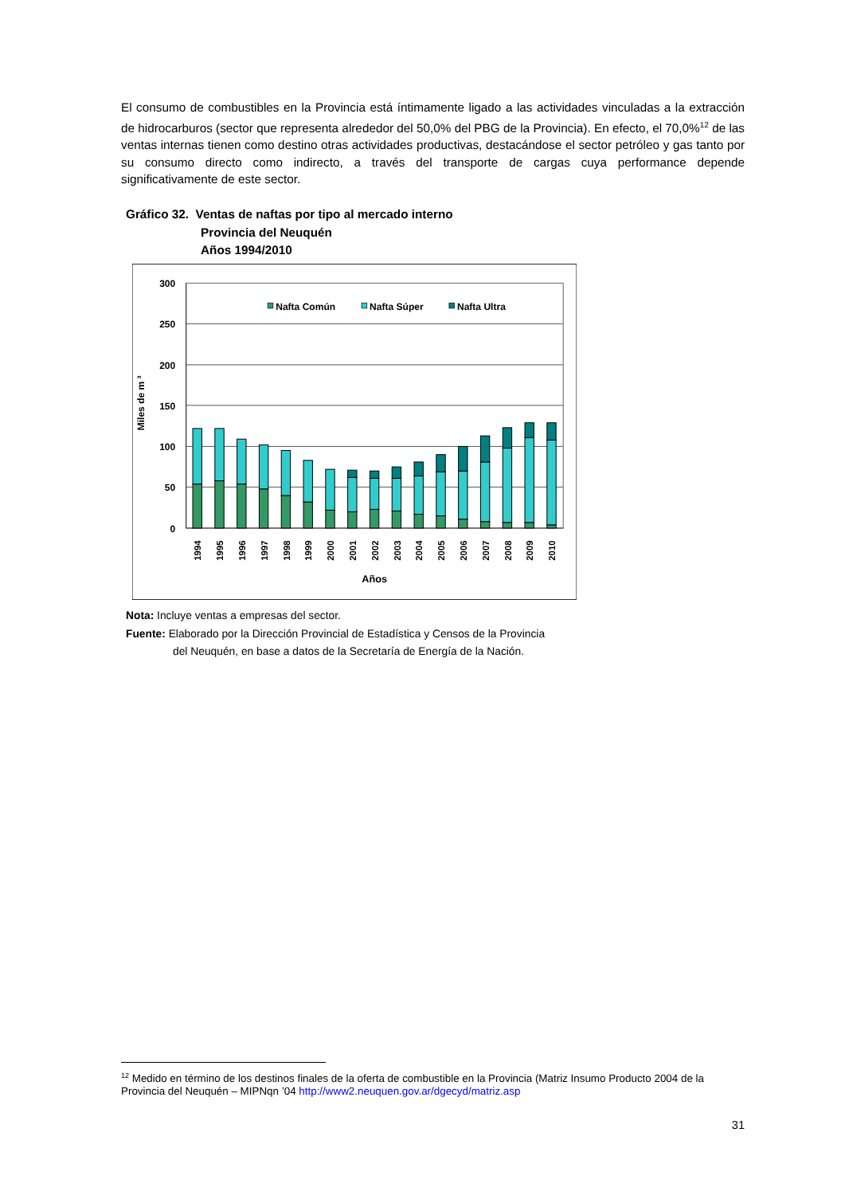El consumo de combustibles en la Provincia está íntimamente ligado a las actividades vinculadas a la extracción de hidrocarburos (sector que representa alrededor del 50,0% del PBG de la Provincia). En efecto, el 70,0%<sup>12</sup> de las ventas internas tienen como destino otras actividades productivas, destacándose el sector petróleo y gas tanto por su consumo directo como indirecto, a través del transporte de cargas cuya performance depende significativamente de este sector.
Gráfico 32. Ventas de naftas por tipo al mercado interno
Provincia del Neuquén
Años 1994/2010
300
250
200
150
100
50
0
Miles de m ³
Nafta Común
Nafta Súper
Nafta Ultra
1994
1995
1996
1997
1998
1999
2000
2001
2002
2003
2004
2005
2006
2007
2008
2009
2010
Años
Nota: Incluye ventas a empresas del sector.
Fuente: Elaborado por la Dirección Provincial de Estadística y Censos de la Provincia
del Neuquén, en base a datos de la Secretaría de Energía de la Nación.
<sup>12</sup> Medido en término de los destinos finales de la oferta de combustible en la Provincia (Matriz Insumo Producto 2004 de la Provincia del Neuquén – MIPNqn ’04 http://www2.neuquen.gov.ar/dgecyd/matriz.asp
31